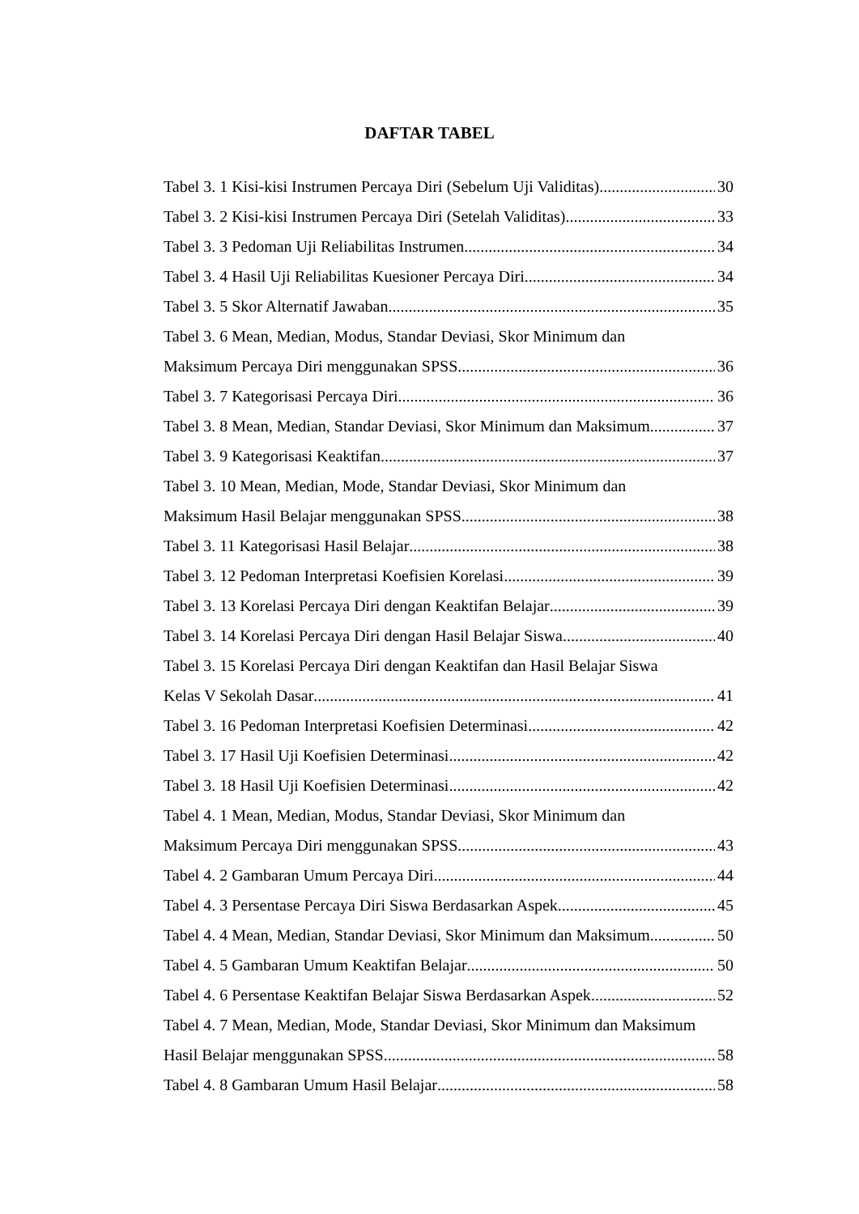DAFTAR TABEL
Tabel 3. 1 Kisi-kisi Instrumen Percaya Diri (Sebelum Uji Validitas) 30
Tabel 3. 2 Kisi-kisi Instrumen Percaya Diri (Setelah Validitas) 33
Tabel 3. 3 Pedoman Uji Reliabilitas Instrumen 34
Tabel 3. 4 Hasil Uji Reliabilitas Kuesioner Percaya Diri 34
Tabel 3. 5 Skor Alternatif Jawaban 35
Tabel 3. 6 Mean, Median, Modus, Standar Deviasi, Skor Minimum dan
Maksimum Percaya Diri menggunakan SPSS 36
Tabel 3. 7 Kategorisasi Percaya Diri 36
Tabel 3. 8 Mean, Median, Standar Deviasi, Skor Minimum dan Maksimum 37
Tabel 3. 9 Kategorisasi Keaktifan 37
Tabel 3. 10 Mean, Median, Mode, Standar Deviasi, Skor Minimum dan
Maksimum Hasil Belajar menggunakan SPSS 38
Tabel 3. 11 Kategorisasi Hasil Belajar 38
Tabel 3. 12 Pedoman Interpretasi Koefisien Korelasi 39
Tabel 3. 13 Korelasi Percaya Diri dengan Keaktifan Belajar 39
Tabel 3. 14 Korelasi Percaya Diri dengan Hasil Belajar Siswa 40
Tabel 3. 15 Korelasi Percaya Diri dengan Keaktifan dan Hasil Belajar Siswa
Kelas V Sekolah Dasar 41
Tabel 3. 16 Pedoman Interpretasi Koefisien Determinasi 42
Tabel 3. 17 Hasil Uji Koefisien Determinasi 42
Tabel 3. 18 Hasil Uji Koefisien Determinasi 42
Tabel 4. 1 Mean, Median, Modus, Standar Deviasi, Skor Minimum dan
Maksimum Percaya Diri menggunakan SPSS 43
Tabel 4. 2 Gambaran Umum Percaya Diri 44
Tabel 4. 3 Persentase Percaya Diri Siswa Berdasarkan Aspek 45
Tabel 4. 4 Mean, Median, Standar Deviasi, Skor Minimum dan Maksimum 50
Tabel 4. 5 Gambaran Umum Keaktifan Belajar 50
Tabel 4. 6 Persentase Keaktifan Belajar Siswa Berdasarkan Aspek 52
Tabel 4. 7 Mean, Median, Mode, Standar Deviasi, Skor Minimum dan Maksimum
Hasil Belajar menggunakan SPSS 58
Tabel 4. 8 Gambaran Umum Hasil Belajar 58